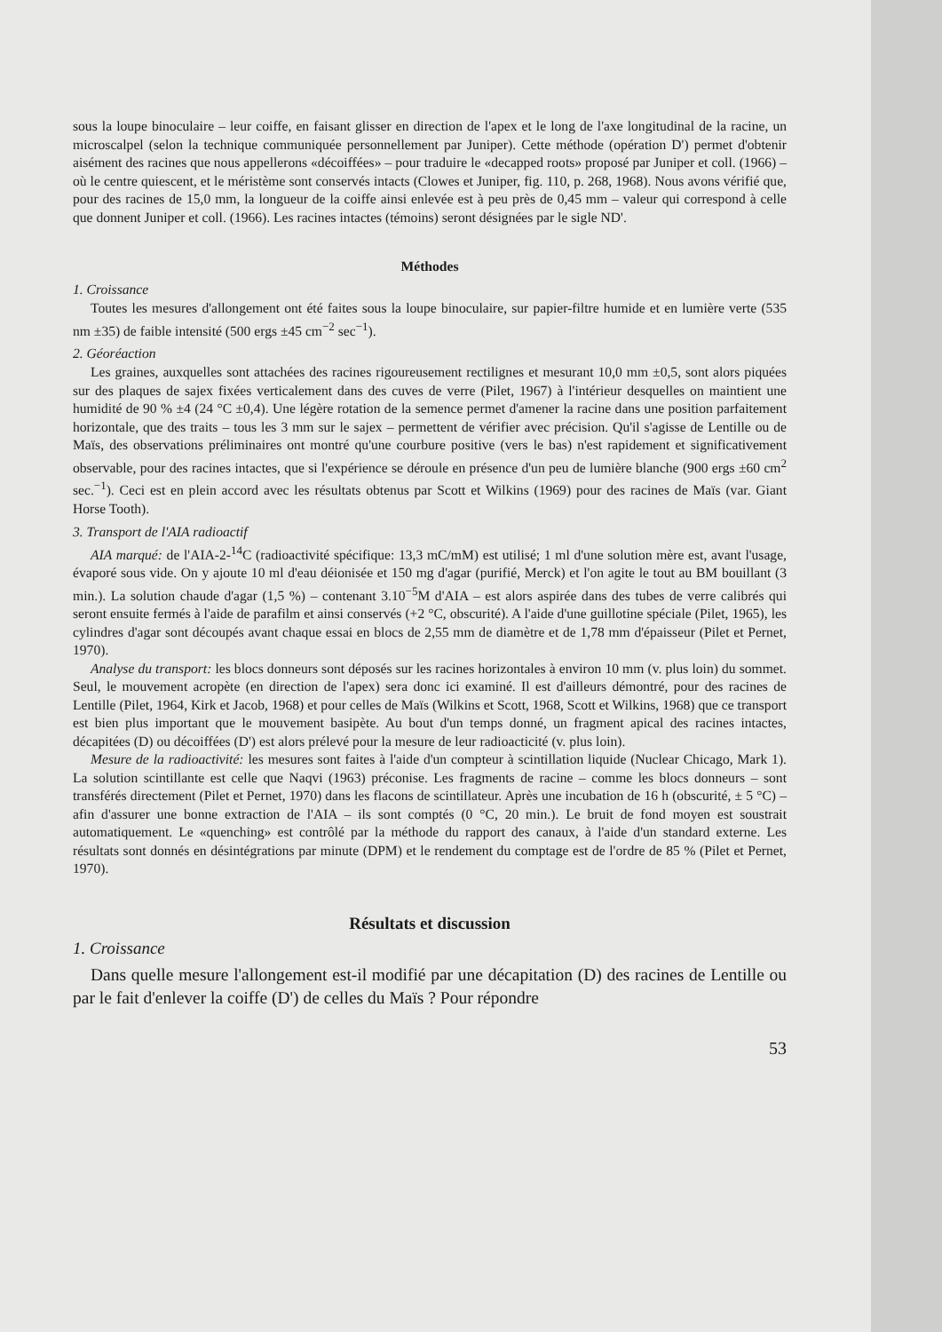sous la loupe binoculaire – leur coiffe, en faisant glisser en direction de l'apex et le long de l'axe longitudinal de la racine, un microscalpel (selon la technique communiquée personnellement par Juniper). Cette méthode (opération D') permet d'obtenir aisément des racines que nous appellerons «décoiffées» – pour traduire le «decapped roots» proposé par Juniper et coll. (1966) – où le centre quiescent, et le méristème sont conservés intacts (Clowes et Juniper, fig. 110, p. 268, 1968). Nous avons vérifié que, pour des racines de 15,0 mm, la longueur de la coiffe ainsi enlevée est à peu près de 0,45 mm – valeur qui correspond à celle que donnent Juniper et coll. (1966). Les racines intactes (témoins) seront désignées par le sigle ND'.
Méthodes
1. Croissance
Toutes les mesures d'allongement ont été faites sous la loupe binoculaire, sur papier-filtre humide et en lumière verte (535 nm ±35) de faible intensité (500 ergs ±45 cm<sup>−2</sup> sec<sup>−1</sup>).
2. Géoréaction
Les graines, auxquelles sont attachées des racines rigoureusement rectilignes et mesurant 10,0 mm ±0,5, sont alors piquées sur des plaques de sajex fixées verticalement dans des cuves de verre (Pilet, 1967) à l'intérieur desquelles on maintient une humidité de 90 % ±4 (24 °C ±0,4). Une légère rotation de la semence permet d'amener la racine dans une position parfaitement horizontale, que des traits – tous les 3 mm sur le sajex – permettent de vérifier avec précision. Qu'il s'agisse de Lentille ou de Maïs, des observations préliminaires ont montré qu'une courbure positive (vers le bas) n'est rapidement et significativement observable, pour des racines intactes, que si l'expérience se déroule en présence d'un peu de lumière blanche (900 ergs ±60 cm<sup>2</sup> sec.<sup>−1</sup>). Ceci est en plein accord avec les résultats obtenus par Scott et Wilkins (1969) pour des racines de Maïs (var. Giant Horse Tooth).
3. Transport de l'AIA radioactif
AIA marqué: de l'AIA-2-<sup>14</sup>C (radioactivité spécifique: 13,3 mC/mM) est utilisé; 1 ml d'une solution mère est, avant l'usage, évaporé sous vide. On y ajoute 10 ml d'eau déionisée et 150 mg d'agar (purifié, Merck) et l'on agite le tout au BM bouillant (3 min.). La solution chaude d'agar (1,5 %) – contenant 3.10<sup>−5</sup>M d'AIA – est alors aspirée dans des tubes de verre calibrés qui seront ensuite fermés à l'aide de parafilm et ainsi conservés (+2 °C, obscurité). A l'aide d'une guillotine spéciale (Pilet, 1965), les cylindres d'agar sont découpés avant chaque essai en blocs de 2,55 mm de diamètre et de 1,78 mm d'épaisseur (Pilet et Pernet, 1970).
Analyse du transport: les blocs donneurs sont déposés sur les racines horizontales à environ 10 mm (v. plus loin) du sommet. Seul, le mouvement acropète (en direction de l'apex) sera donc ici examiné. Il est d'ailleurs démontré, pour des racines de Lentille (Pilet, 1964, Kirk et Jacob, 1968) et pour celles de Maïs (Wilkins et Scott, 1968, Scott et Wilkins, 1968) que ce transport est bien plus important que le mouvement basipète. Au bout d'un temps donné, un fragment apical des racines intactes, décapitées (D) ou décoiffées (D') est alors prélevé pour la mesure de leur radioacticité (v. plus loin).
Mesure de la radioactivité: les mesures sont faites à l'aide d'un compteur à scintillation liquide (Nuclear Chicago, Mark 1). La solution scintillante est celle que Naqvi (1963) préconise. Les fragments de racine – comme les blocs donneurs – sont transférés directement (Pilet et Pernet, 1970) dans les flacons de scintillateur. Après une incubation de 16 h (obscurité, ± 5 °C) – afin d'assurer une bonne extraction de l'AIA – ils sont comptés (0 °C, 20 min.). Le bruit de fond moyen est soustrait automatiquement. Le «quenching» est contrôlé par la méthode du rapport des canaux, à l'aide d'un standard externe. Les résultats sont donnés en désintégrations par minute (DPM) et le rendement du comptage est de l'ordre de 85 % (Pilet et Pernet, 1970).
Résultats et discussion
1. Croissance
Dans quelle mesure l'allongement est-il modifié par une décapitation (D) des racines de Lentille ou par le fait d'enlever la coiffe (D') de celles du Maïs ? Pour répondre
53